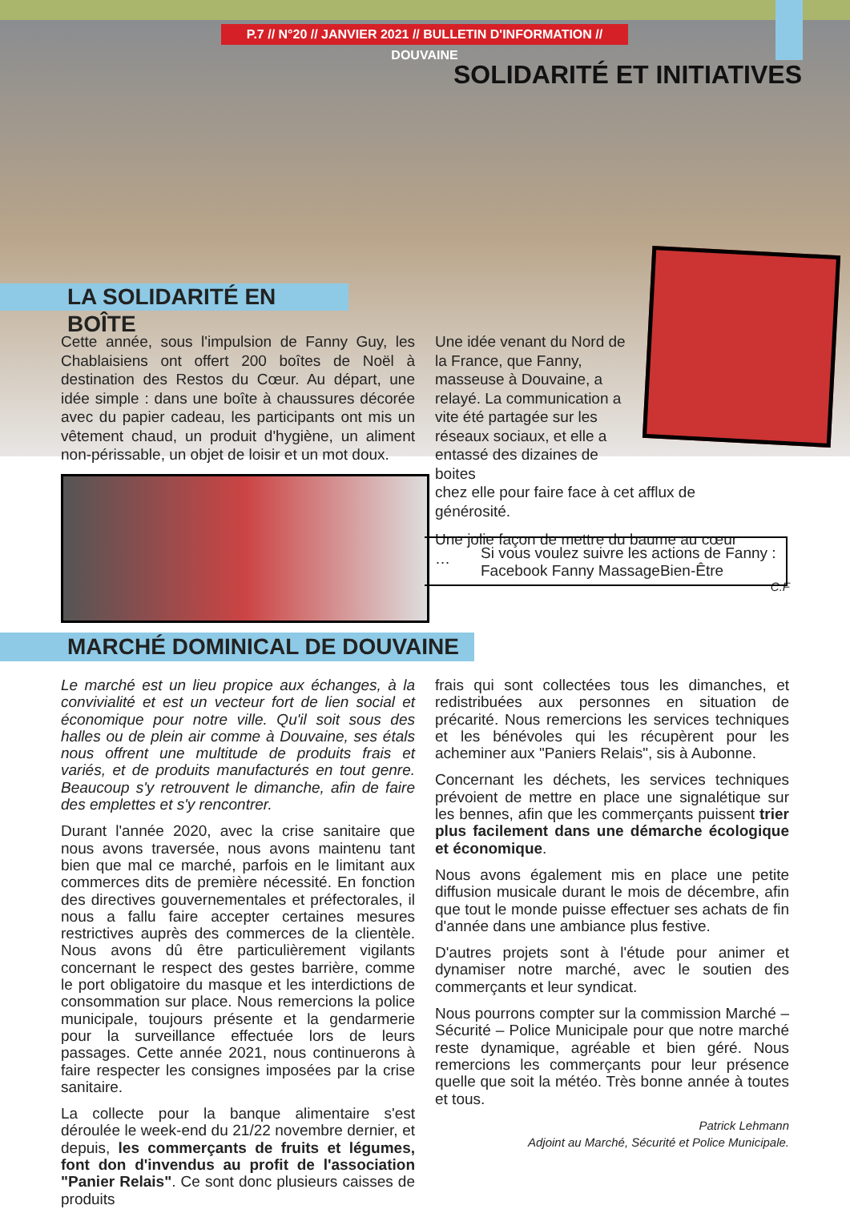P.7 // N°20 // JANVIER 2021 // BULLETIN D'INFORMATION // DOUVAINE
SOLIDARITÉ ET INITIATIVES
LA SOLIDARITÉ EN BOÎTE
Cette année, sous l'impulsion de Fanny Guy, les Chablaisiens ont offert 200 boîtes de Noël à destination des Restos du Cœur. Au départ, une idée simple : dans une boîte à chaussures décorée avec du papier cadeau, les participants ont mis un vêtement chaud, un produit d'hygiène, un aliment non-périssable, un objet de loisir et un mot doux.
Une idée venant du Nord de la France, que Fanny, masseuse à Douvaine, a relayé. La communication a vite été partagée sur les réseaux sociaux, et elle a entassé des dizaines de boites
chez elle pour faire face à cet afflux de générosité.
Une jolie façon de mettre du baume au cœur …
C.F
Si vous voulez suivre les actions de Fanny : Facebook Fanny MassageBien-Être
MARCHÉ DOMINICAL DE DOUVAINE
Le marché est un lieu propice aux échanges, à la convivialité et est un vecteur fort de lien social et économique pour notre ville. Qu'il soit sous des halles ou de plein air comme à Douvaine, ses étals nous offrent une multitude de produits frais et variés, et de produits manufacturés en tout genre. Beaucoup s'y retrouvent le dimanche, afin de faire des emplettes et s'y rencontrer.
Durant l'année 2020, avec la crise sanitaire que nous avons traversée, nous avons maintenu tant bien que mal ce marché, parfois en le limitant aux commerces dits de première nécessité. En fonction des directives gouvernementales et préfectorales, il nous a fallu faire accepter certaines mesures restrictives auprès des commerces de la clientèle. Nous avons dû être particulièrement vigilants concernant le respect des gestes barrière, comme le port obligatoire du masque et les interdictions de consommation sur place. Nous remercions la police municipale, toujours présente et la gendarmerie pour la surveillance effectuée lors de leurs passages. Cette année 2021, nous continuerons à faire respecter les consignes imposées par la crise sanitaire.
La collecte pour la banque alimentaire s'est déroulée le week-end du 21/22 novembre dernier, et depuis, les commerçants de fruits et légumes, font don d'invendus au profit de l'association "Panier Relais". Ce sont donc plusieurs caisses de produits
frais qui sont collectées tous les dimanches, et redistribuées aux personnes en situation de précarité. Nous remercions les services techniques et les bénévoles qui les récupèrent pour les acheminer aux "Paniers Relais", sis à Aubonne.
Concernant les déchets, les services techniques prévoient de mettre en place une signalétique sur les bennes, afin que les commerçants puissent trier plus facilement dans une démarche écologique et économique.
Nous avons également mis en place une petite diffusion musicale durant le mois de décembre, afin que tout le monde puisse effectuer ses achats de fin d'année dans une ambiance plus festive.
D'autres projets sont à l'étude pour animer et dynamiser notre marché, avec le soutien des commerçants et leur syndicat.
Nous pourrons compter sur la commission Marché – Sécurité – Police Municipale pour que notre marché reste dynamique, agréable et bien géré. Nous remercions les commerçants pour leur présence quelle que soit la météo. Très bonne année à toutes et tous.
Patrick Lehmann
Adjoint au Marché, Sécurité et Police Municipale.